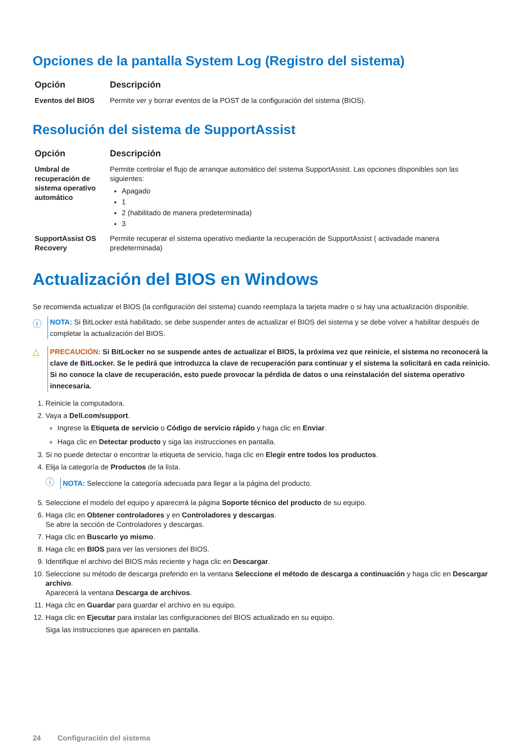Opciones de la pantalla System Log (Registro del sistema)
| Opción | Descripción |
| --- | --- |
| Eventos del BIOS | Permite ver y borrar eventos de la POST de la configuración del sistema (BIOS). |
Resolución del sistema de SupportAssist
| Opción | Descripción |
| --- | --- |
| Umbral de recuperación de sistema operativo automático | Permite controlar el flujo de arranque automático del sistema SupportAssist. Las opciones disponibles son las siguientes: Apagado 1 2 (habilitado de manera predeterminada) 3 |
| SupportAssist OS Recovery | Permite recuperar el sistema operativo mediante la recuperación de SupportAssist ( activadade manera predeterminada) |
Actualización del BIOS en Windows
Se recomienda actualizar el BIOS (la configuración del sistema) cuando reemplaza la tarjeta madre o si hay una actualización disponible.
ⓘ
NOTA: Si BitLocker está habilitado, se debe suspender antes de actualizar el BIOS del sistema y se debe volver a habilitar después de completar la actualización del BIOS.
△
PRECAUCIÓN: Si BitLocker no se suspende antes de actualizar el BIOS, la próxima vez que reinicie, el sistema no reconocerá la clave de BitLocker. Se le pedirá que introduzca la clave de recuperación para continuar y el sistema la solicitará en cada reinicio. Si no conoce la clave de recuperación, esto puede provocar la pérdida de datos o una reinstalación del sistema operativo innecesaria.
1. Reinicie la computadora.
2. Vaya a Dell.com/support.
Ingrese la Etiqueta de servicio o Código de servicio rápido y haga clic en Enviar.
Haga clic en Detectar producto y siga las instrucciones en pantalla.
3. Si no puede detectar o encontrar la etiqueta de servicio, haga clic en Elegir entre todos los productos.
4. Elija la categoría de Productos de la lista.
ⓘ
NOTA: Seleccione la categoría adecuada para llegar a la página del producto.
5. Seleccione el modelo del equipo y aparecerá la página Soporte técnico del producto de su equipo.
6. Haga clic en Obtener controladores y en Controladores y descargas.
Se abre la sección de Controladores y descargas.
7. Haga clic en Buscarlo yo mismo.
8. Haga clic en BIOS para ver las versiones del BIOS.
9. Identifique el archivo del BIOS más reciente y haga clic en Descargar.
10. Seleccione su método de descarga preferido en la ventana Seleccione el método de descarga a continuación y haga clic en Descargar archivo.
Aparecerá la ventana Descarga de archivos.
11. Haga clic en Guardar para guardar el archivo en su equipo.
12. Haga clic en Ejecutar para instalar las configuraciones del BIOS actualizado en su equipo.
Siga las instrucciones que aparecen en pantalla.
24 Configuración del sistema